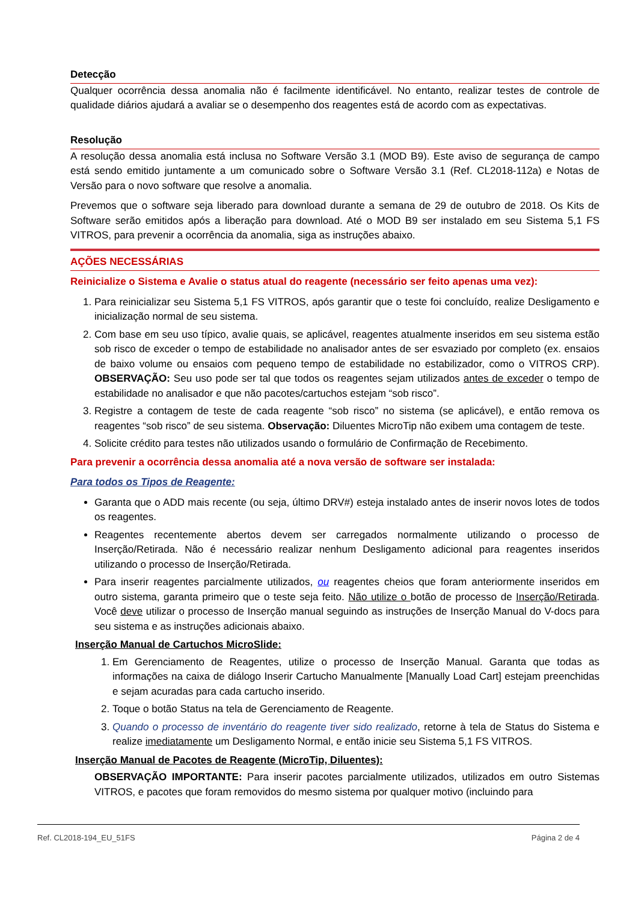Detecção
Qualquer ocorrência dessa anomalia não é facilmente identificável. No entanto, realizar testes de controle de qualidade diários ajudará a avaliar se o desempenho dos reagentes está de acordo com as expectativas.
Resolução
A resolução dessa anomalia está inclusa no Software Versão 3.1 (MOD B9). Este aviso de segurança de campo está sendo emitido juntamente a um comunicado sobre o Software Versão 3.1 (Ref. CL2018-112a) e Notas de Versão para o novo software que resolve a anomalia.
Prevemos que o software seja liberado para download durante a semana de 29 de outubro de 2018. Os Kits de Software serão emitidos após a liberação para download. Até o MOD B9 ser instalado em seu Sistema 5,1 FS VITROS, para prevenir a ocorrência da anomalia, siga as instruções abaixo.
AÇÕES NECESSÁRIAS
Reinicialize o Sistema e Avalie o status atual do reagente (necessário ser feito apenas uma vez):
1. Para reinicializar seu Sistema 5,1 FS VITROS, após garantir que o teste foi concluído, realize Desligamento e inicialização normal de seu sistema.
2. Com base em seu uso típico, avalie quais, se aplicável, reagentes atualmente inseridos em seu sistema estão sob risco de exceder o tempo de estabilidade no analisador antes de ser esvaziado por completo (ex. ensaios de baixo volume ou ensaios com pequeno tempo de estabilidade no estabilizador, como o VITROS CRP). OBSERVAÇÃO: Seu uso pode ser tal que todos os reagentes sejam utilizados antes de exceder o tempo de estabilidade no analisador e que não pacotes/cartuchos estejam “sob risco”.
3. Registre a contagem de teste de cada reagente “sob risco” no sistema (se aplicável), e então remova os reagentes “sob risco” de seu sistema. Observação: Diluentes MicroTip não exibem uma contagem de teste.
4. Solicite crédito para testes não utilizados usando o formulário de Confirmação de Recebimento.
Para prevenir a ocorrência dessa anomalia até a nova versão de software ser instalada:
Para todos os Tipos de Reagente:
Garanta que o ADD mais recente (ou seja, último DRV#) esteja instalado antes de inserir novos lotes de todos os reagentes.
Reagentes recentemente abertos devem ser carregados normalmente utilizando o processo de Inserção/Retirada. Não é necessário realizar nenhum Desligamento adicional para reagentes inseridos utilizando o processo de Inserção/Retirada.
Para inserir reagentes parcialmente utilizados, ou reagentes cheios que foram anteriormente inseridos em outro sistema, garanta primeiro que o teste seja feito. Não utilize o botão de processo de Inserção/Retirada. Você deve utilizar o processo de Inserção manual seguindo as instruções de Inserção Manual do V-docs para seu sistema e as instruções adicionais abaixo.
Inserção Manual de Cartuchos MicroSlide:
1. Em Gerenciamento de Reagentes, utilize o processo de Inserção Manual. Garanta que todas as informações na caixa de diálogo Inserir Cartucho Manualmente [Manually Load Cart] estejam preenchidas e sejam acuradas para cada cartucho inserido.
2. Toque o botão Status na tela de Gerenciamento de Reagente.
3. Quando o processo de inventário do reagente tiver sido realizado, retorne à tela de Status do Sistema e realize imediatamente um Desligamento Normal, e então inicie seu Sistema 5,1 FS VITROS.
Inserção Manual de Pacotes de Reagente (MicroTip, Diluentes):
OBSERVAÇÃO IMPORTANTE: Para inserir pacotes parcialmente utilizados, utilizados em outro Sistemas VITROS, e pacotes que foram removidos do mesmo sistema por qualquer motivo (incluindo para
Ref. CL2018-194_EU_51FS Página 2 de 4